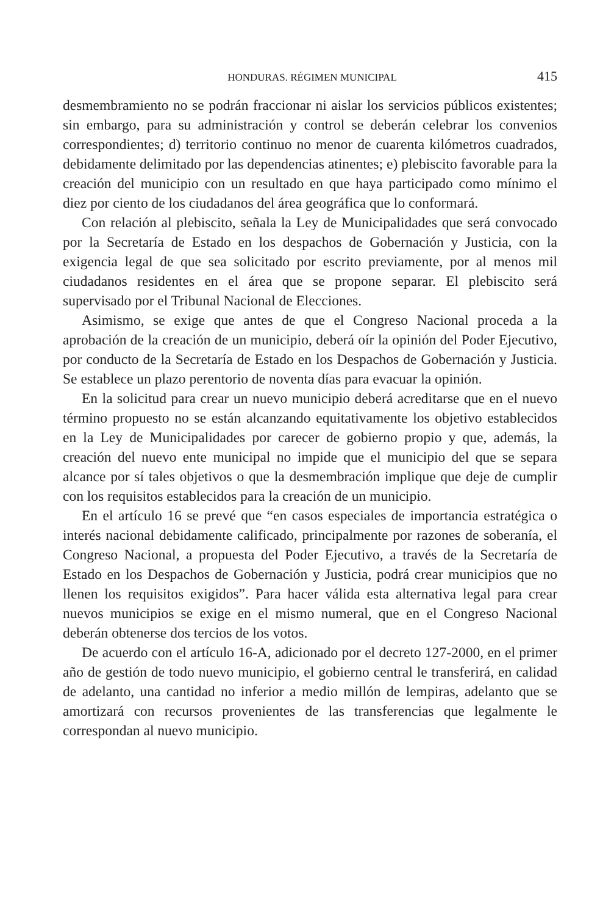HONDURAS. RÉGIMEN MUNICIPAL 415
desmembramiento no se podrán fraccionar ni aislar los servicios públicos existentes; sin embargo, para su administración y control se deberán celebrar los convenios correspondientes; d) territorio continuo no menor de cuarenta kilómetros cuadrados, debidamente delimitado por las dependencias atinentes; e) plebiscito favorable para la creación del municipio con un resultado en que haya participado como mínimo el diez por ciento de los ciudadanos del área geográfica que lo conformará.
Con relación al plebiscito, señala la Ley de Municipalidades que será convocado por la Secretaría de Estado en los despachos de Gobernación y Justicia, con la exigencia legal de que sea solicitado por escrito previamente, por al menos mil ciudadanos residentes en el área que se propone separar. El plebiscito será supervisado por el Tribunal Nacional de Elecciones.
Asimismo, se exige que antes de que el Congreso Nacional proceda a la aprobación de la creación de un municipio, deberá oír la opinión del Poder Ejecutivo, por conducto de la Secretaría de Estado en los Despachos de Gobernación y Justicia. Se establece un plazo perentorio de noventa días para evacuar la opinión.
En la solicitud para crear un nuevo municipio deberá acreditarse que en el nuevo término propuesto no se están alcanzando equitativamente los objetivo establecidos en la Ley de Municipalidades por carecer de gobierno propio y que, además, la creación del nuevo ente municipal no impide que el municipio del que se separa alcance por sí tales objetivos o que la desmembración implique que deje de cumplir con los requisitos establecidos para la creación de un municipio.
En el artículo 16 se prevé que “en casos especiales de importancia estratégica o interés nacional debidamente calificado, principalmente por razones de soberanía, el Congreso Nacional, a propuesta del Poder Ejecutivo, a través de la Secretaría de Estado en los Despachos de Gobernación y Justicia, podrá crear municipios que no llenen los requisitos exigidos”. Para hacer válida esta alternativa legal para crear nuevos municipios se exige en el mismo numeral, que en el Congreso Nacional deberán obtenerse dos tercios de los votos.
De acuerdo con el artículo 16-A, adicionado por el decreto 127-2000, en el primer año de gestión de todo nuevo municipio, el gobierno central le transferirá, en calidad de adelanto, una cantidad no inferior a medio millón de lempiras, adelanto que se amortizará con recursos provenientes de las transferencias que legalmente le correspondan al nuevo municipio.